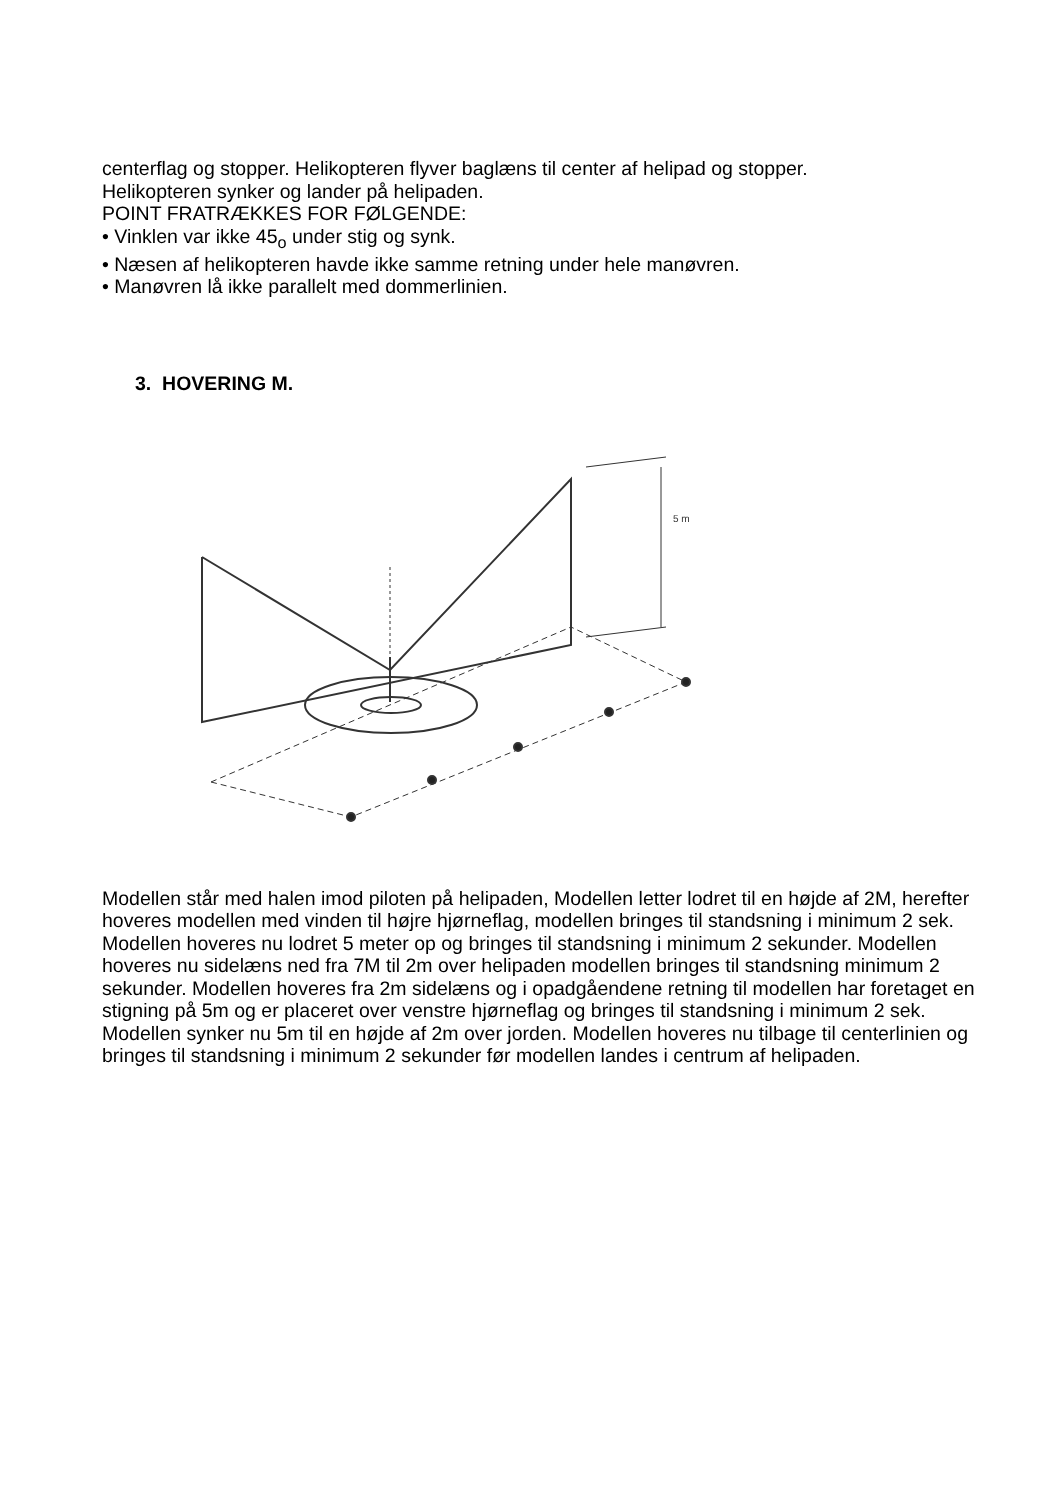centerflag og stopper. Helikopteren flyver baglæns til center af helipad og stopper.
Helikopteren synker og lander på helipaden.
POINT FRATRÆKKES FOR FØLGENDE:
• Vinklen var ikke 45<sub>o</sub> under stig og synk.
• Næsen af helikopteren havde ikke samme retning under hele manøvren.
• Manøvren lå ikke parallelt med dommerlinien.
3. HOVERING M.
5 m
Modellen står med halen imod piloten på helipaden, Modellen letter lodret til en højde af 2M, herefter hoveres modellen med vinden til højre hjørneflag, modellen bringes til standsning i minimum 2 sek. Modellen hoveres nu lodret 5 meter op og bringes til standsning i minimum 2 sekunder. Modellen hoveres nu sidelæns ned fra 7M til 2m over helipaden modellen bringes til standsning minimum 2 sekunder. Modellen hoveres fra 2m sidelæns og i opadgåendene retning til modellen har foretaget en stigning på 5m og er placeret over venstre hjørneflag og bringes til standsning i minimum 2 sek. Modellen synker nu 5m til en højde af 2m over jorden. Modellen hoveres nu tilbage til centerlinien og bringes til standsning i minimum 2 sekunder før modellen landes i centrum af helipaden.